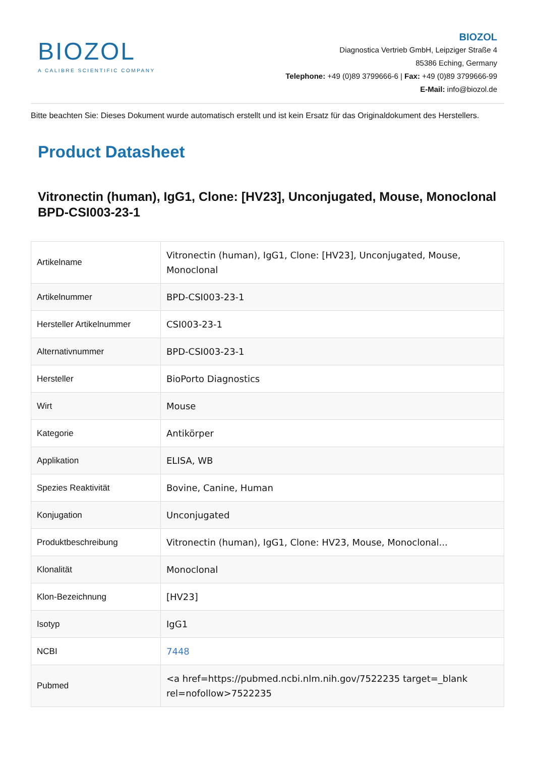BIOZOL
A CALIBRE SCIENTIFIC COMPANY
BIOZOL
Diagnostica Vertrieb GmbH, Leipziger Straße 4
85386 Eching, Germany
Telephone: +49 (0)89 3799666-6 | Fax: +49 (0)89 3799666-99
E-Mail: info@biozol.de
Bitte beachten Sie: Dieses Dokument wurde automatisch erstellt und ist kein Ersatz für das Originaldokument des Herstellers.
Product Datasheet
Vitronectin (human), IgG1, Clone: [HV23], Unconjugated, Mouse, Monoclonal
BPD-CSI003-23-1
| Artikelname | Vitronectin (human), IgG1, Clone: [HV23], Unconjugated, Mouse, Monoclonal |
| Artikelnummer | BPD-CSI003-23-1 |
| Hersteller Artikelnummer | CSI003-23-1 |
| Alternativnummer | BPD-CSI003-23-1 |
| Hersteller | BioPorto Diagnostics |
| Wirt | Mouse |
| Kategorie | Antikörper |
| Applikation | ELISA, WB |
| Spezies Reaktivität | Bovine, Canine, Human |
| Konjugation | Unconjugated |
| Produktbeschreibung | Vitronectin (human), IgG1, Clone: HV23, Mouse, Monoclonal... |
| Klonalität | Monoclonal |
| Klon-Bezeichnung | [HV23] |
| Isotyp | IgG1 |
| NCBI | 7448 |
| Pubmed | <a href=https://pubmed.ncbi.nlm.nih.gov/7522235 target=_blank rel=nofollow>7522235 |